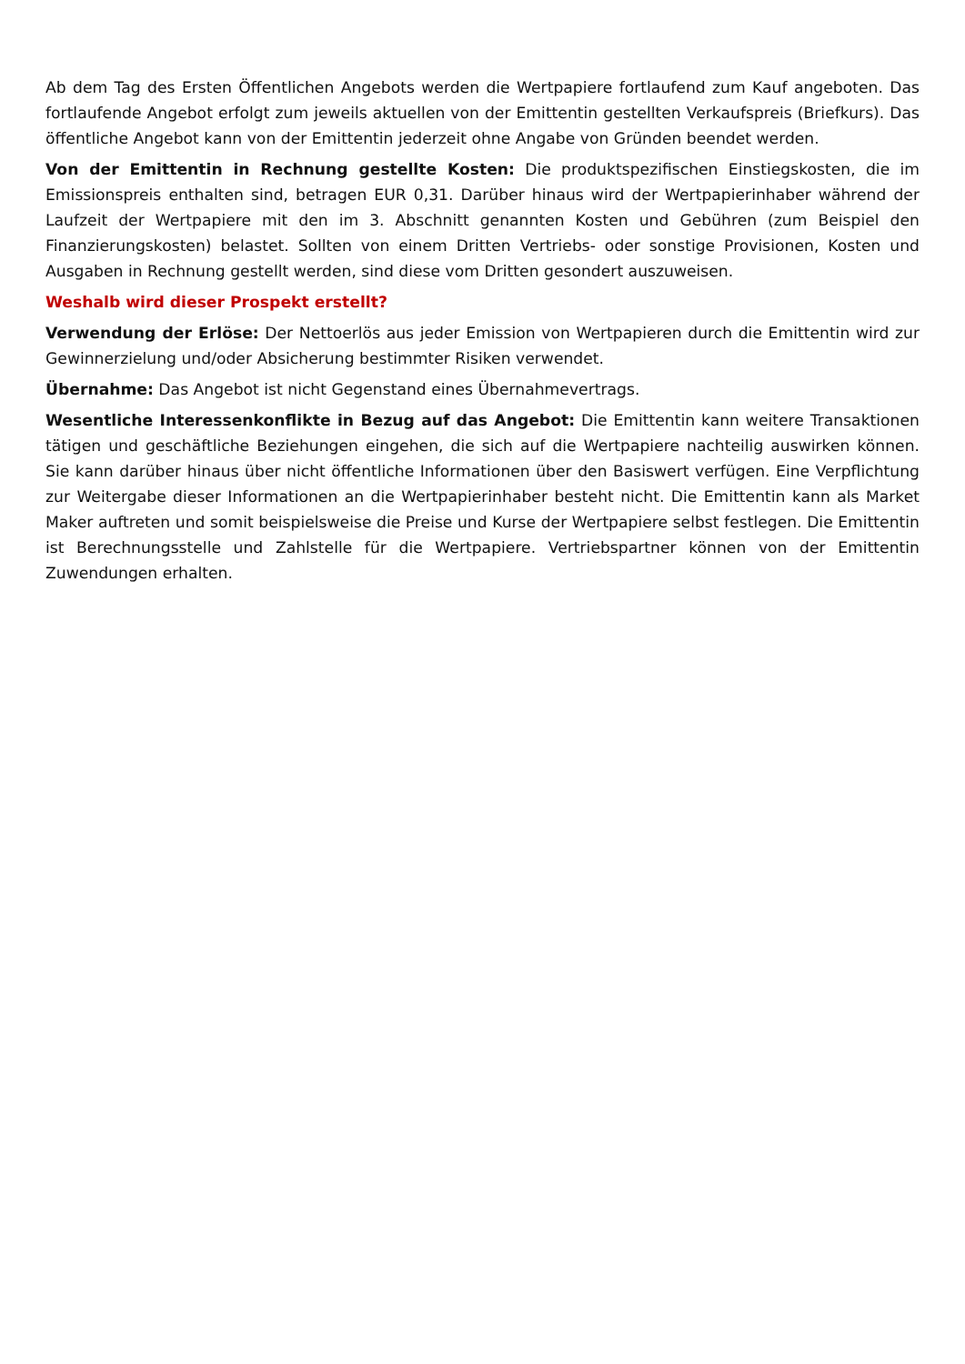Ab dem Tag des Ersten Öffentlichen Angebots werden die Wertpapiere fortlaufend zum Kauf angeboten. Das fortlaufende Angebot erfolgt zum jeweils aktuellen von der Emittentin gestellten Verkaufspreis (Briefkurs). Das öffentliche Angebot kann von der Emittentin jederzeit ohne Angabe von Gründen beendet werden.
Von der Emittentin in Rechnung gestellte Kosten: Die produktspezifischen Einstiegskosten, die im Emissionspreis enthalten sind, betragen EUR 0,31. Darüber hinaus wird der Wertpapierinhaber während der Laufzeit der Wertpapiere mit den im 3. Abschnitt genannten Kosten und Gebühren (zum Beispiel den Finanzierungskosten) belastet. Sollten von einem Dritten Vertriebs- oder sonstige Provisionen, Kosten und Ausgaben in Rechnung gestellt werden, sind diese vom Dritten gesondert auszuweisen.
Weshalb wird dieser Prospekt erstellt?
Verwendung der Erlöse: Der Nettoerlös aus jeder Emission von Wertpapieren durch die Emittentin wird zur Gewinnerzielung und/oder Absicherung bestimmter Risiken verwendet.
Übernahme: Das Angebot ist nicht Gegenstand eines Übernahmevertrags.
Wesentliche Interessenkonflikte in Bezug auf das Angebot: Die Emittentin kann weitere Transaktionen tätigen und geschäftliche Beziehungen eingehen, die sich auf die Wertpapiere nachteilig auswirken können. Sie kann darüber hinaus über nicht öffentliche Informationen über den Basiswert verfügen. Eine Verpflichtung zur Weitergabe dieser Informationen an die Wertpapierinhaber besteht nicht. Die Emittentin kann als Market Maker auftreten und somit beispielsweise die Preise und Kurse der Wertpapiere selbst festlegen. Die Emittentin ist Berechnungsstelle und Zahlstelle für die Wertpapiere. Vertriebspartner können von der Emittentin Zuwendungen erhalten.